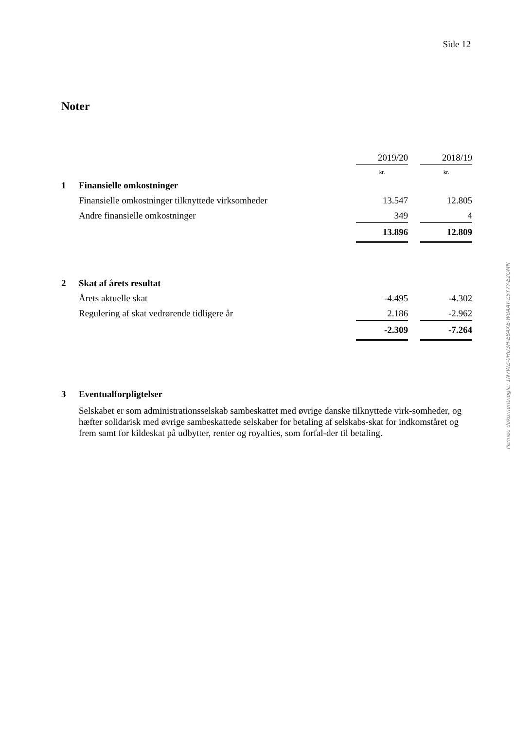Side 12
Noter
| | | 2019/20 | | 2018/19 |
| | | kr. | | kr. |
| 1 | Finansielle omkostninger | | | |
| | Finansielle omkostninger tilknyttede virksomheder | 13.547 | | 12.805 |
| | Andre finansielle omkostninger | 349 | | 4 |
| | | 13.896 | | 12.809 |
| 2 | Skat af årets resultat | | | |
| | Årets aktuelle skat | -4.495 | | -4.302 |
| | Regulering af skat vedrørende tidligere år | 2.186 | | -2.962 |
| | | -2.309 | | -7.264 |
| 3 | Eventualforpligtelser |
Selskabet er som administrationsselskab sambeskattet med øvrige danske tilknyttede virk-somheder, og hæfter solidarisk med øvrige sambeskattede selskaber for betaling af selskabs-skat for indkomståret og frem samt for kildeskat på udbytter, renter og royalties, som forfal-der til betaling.
Penneo dokumentnøgle: 1N7WZ-0HU3H-E8AXE-W0AAT-Z5Y7Y-E2GMN